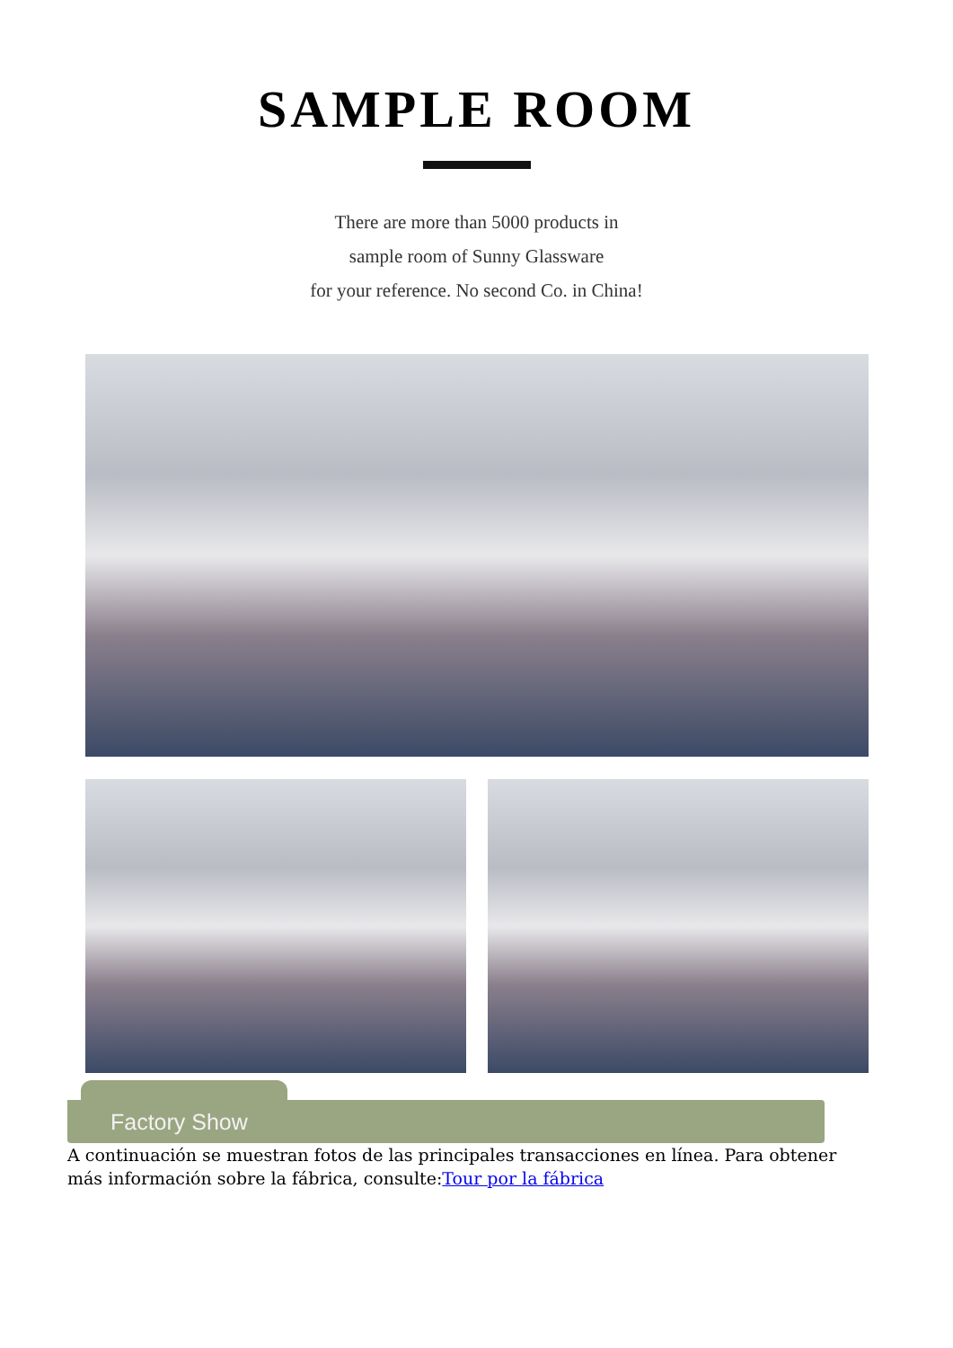SAMPLE ROOM
There are more than 5000 products in
sample room of Sunny Glassware
for your reference. No second Co. in China!
Factory Show
A continuación se muestran fotos de las principales transacciones en línea. Para obtener más información sobre la fábrica, consulte:Tour por la fábrica